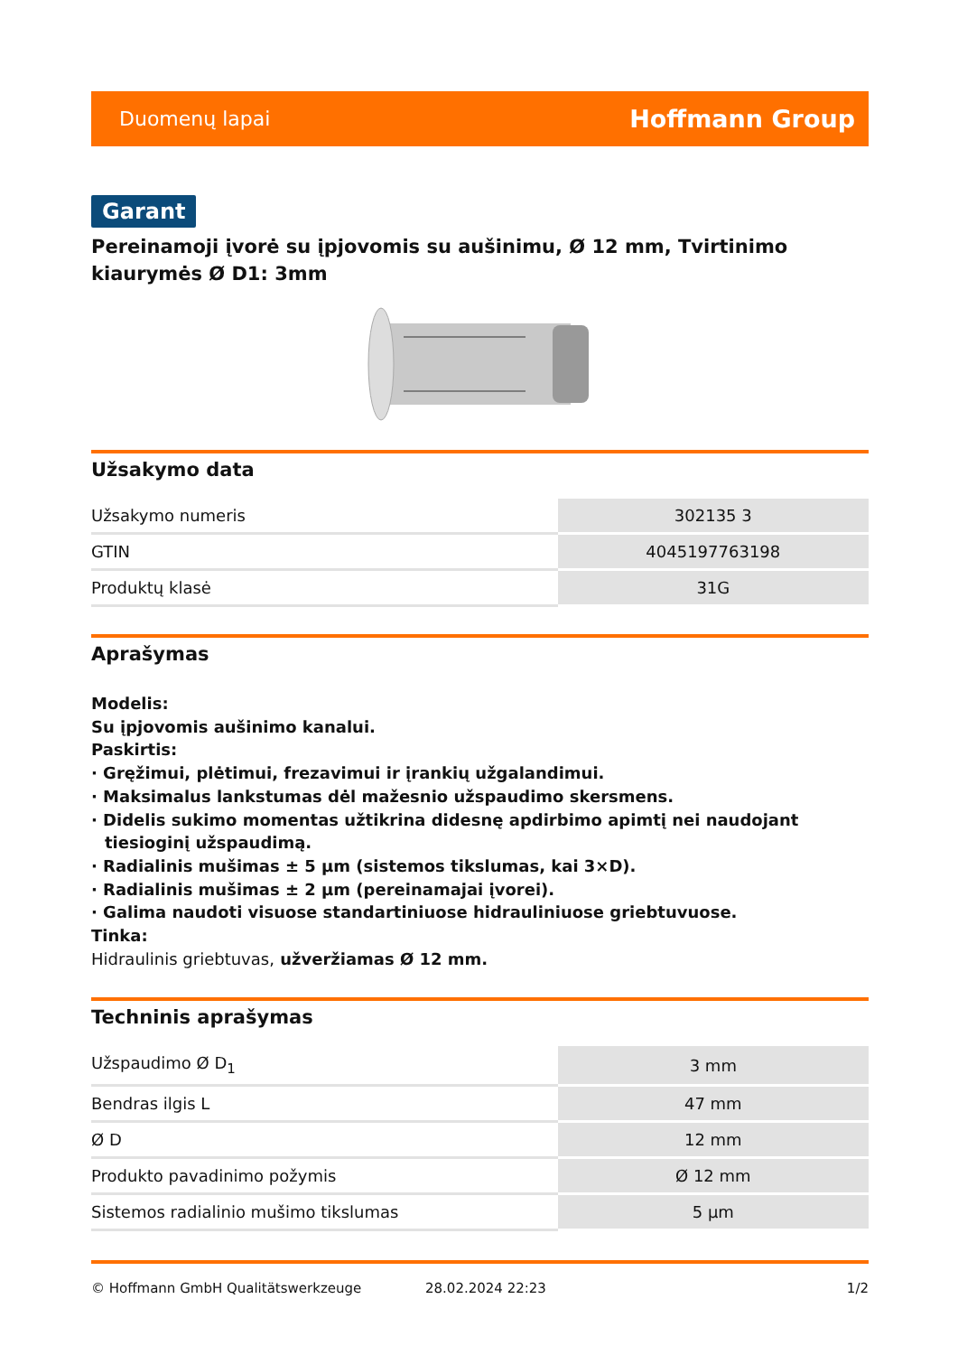Duomenų lapai Hoffmann Group
Garant
Pereinamoji įvorė su įpjovomis su aušinimu, Ø 12 mm, Tvirtinimo kiaurymės Ø D1: 3mm
Užsakymo data
| Užsakymo numeris | 302135 3 |
| GTIN | 4045197763198 |
| Produktų klasė | 31G |
Aprašymas
Modelis:
Su įpjovomis aušinimo kanalui.
Paskirtis:
· Gręžimui, plėtimui, frezavimui ir įrankių užgalandimui.
· Maksimalus lankstumas dėl mažesnio užspaudimo skersmens.
· Didelis sukimo momentas užtikrina didesnę apdirbimo apimtį nei naudojant tiesioginį užspaudimą.
· Radialinis mušimas ± 5 µm (sistemos tikslumas, kai 3×D).
· Radialinis mušimas ± 2 µm (pereinamajai įvorei).
· Galima naudoti visuose standartiniuose hidrauliniuose griebtuvuose.
Tinka:
Hidraulinis griebtuvas, užveržiamas Ø 12 mm.
Techninis aprašymas
| Užspaudimo Ø D<sub>1</sub> | 3 mm |
| Bendras ilgis L | 47 mm |
| Ø D | 12 mm |
| Produkto pavadinimo požymis | Ø 12 mm |
| Sistemos radialinio mušimo tikslumas | 5 µm |
© Hoffmann GmbH Qualitätswerkzeuge 28.02.2024 22:23 1/2